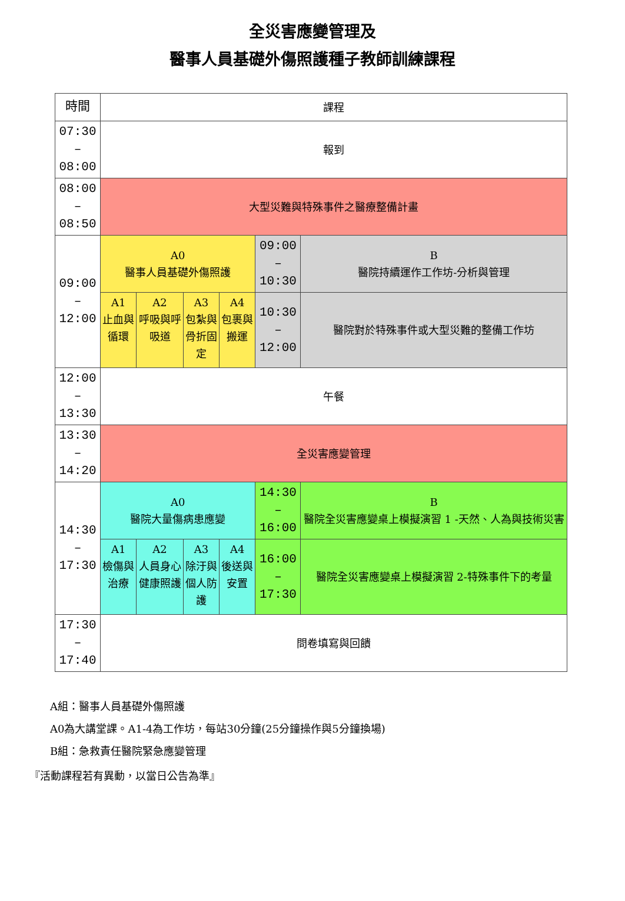全災害應變管理及
醫事人員基礎外傷照護種子教師訓練課程
| 時間 | 課程 | | | | | |
| 07:30 – 08:00 | 報到 | | | | | |
| 08:00 – 08:50 | 大型災難與特殊事件之醫療整備計畫 | | | | | |
| 09:00 – 12:00 | A0 醫事人員基礎外傷照護 | | | | 09:00 – 10:30 | B 醫院持續運作工作坊-分析與管理 |
| | A1 止血與 循環 | A2 呼吸與呼 吸道 | A3 包紮與 骨折固 定 | A4 包裹與 搬運 | 10:30 – 12:00 | 醫院對於特殊事件或大型災難的整備工作坊 |
| 12:00 – 13:30 | 午餐 | | | | | |
| 13:30 – 14:20 | 全災害應變管理 | | | | | |
| 14:30 – 17:30 | A0 醫院大量傷病患應變 | | | | 14:30 – 16:00 | B 醫院全災害應變桌上模擬演習 1 -天然、人為與技術災害 |
| | A1 檢傷與 治療 | A2 人員身心 健康照護 | A3 除汙與 個人防 護 | A4 後送與 安置 | 16:00 – 17:30 | 醫院全災害應變桌上模擬演習 2-特殊事件下的考量 |
| 17:30 – 17:40 | 問卷填寫與回饋 | | | | | |
A組：醫事人員基礎外傷照護
A0為大講堂課。A1-4為工作坊，每站30分鐘(25分鐘操作與5分鐘換場)
B組：急救責任醫院緊急應變管理
『活動課程若有異動，以當日公告為準』